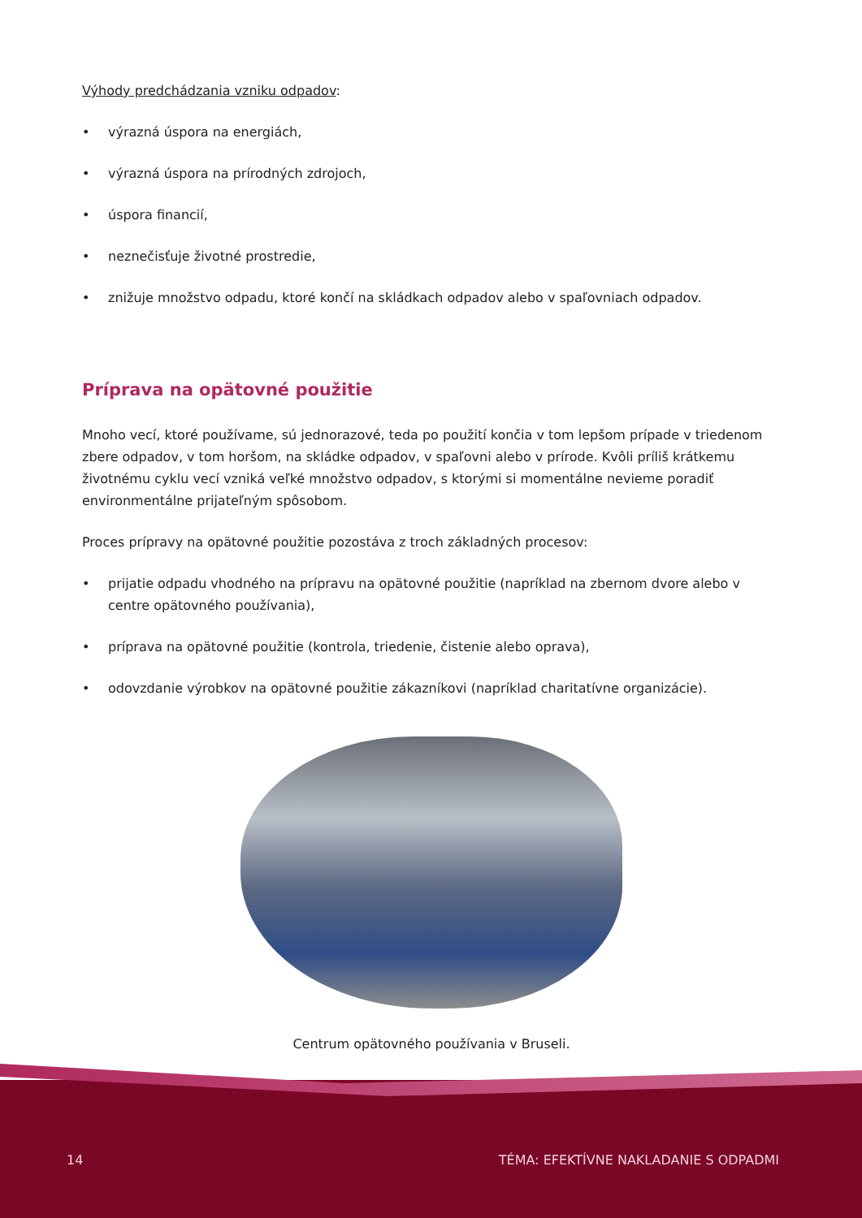Výhody predchádzania vzniku odpadov:
• výrazná úspora na energiách,
• výrazná úspora na prírodných zdrojoch,
• úspora financií,
• neznečisťuje životné prostredie,
• znižuje množstvo odpadu, ktoré končí na skládkach odpadov alebo v spaľovniach odpadov.
Príprava na opätovné použitie
Mnoho vecí, ktoré používame, sú jednorazové, teda po použití končia v tom lepšom prípade v triedenom zbere odpadov, v tom horšom, na skládke odpadov, v spaľovni alebo v prírode. Kvôli príliš krátkemu životnému cyklu vecí vzniká veľké množstvo odpadov, s ktorými si momentálne nevieme poradiť environmentálne prijateľným spôsobom.
Proces prípravy na opätovné použitie pozostáva z troch základných procesov:
• prijatie odpadu vhodného na prípravu na opätovné použitie (napríklad na zbernom dvore alebo v centre opätovného používania),
• príprava na opätovné použitie (kontrola, triedenie, čistenie alebo oprava),
• odovzdanie výrobkov na opätovné použitie zákazníkovi (napríklad charitatívne organizácie).
Centrum opätovného používania v Bruseli.
14 TÉMA: EFEKTÍVNE NAKLADANIE S ODPADMI